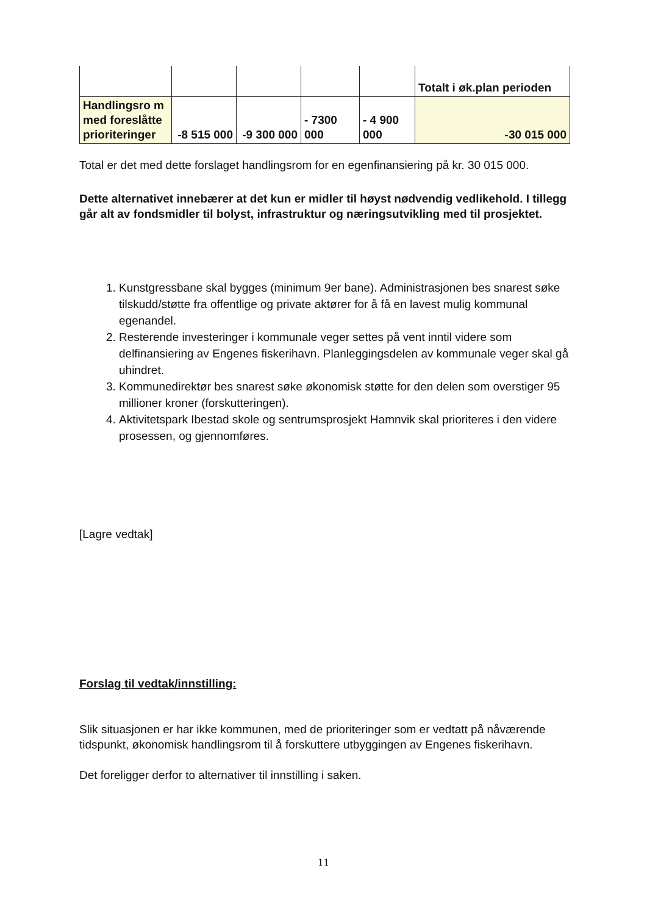| | | | | | Totalt i øk.plan perioden |
| Handlingsro m med foreslåtte prioriteringer | -8 515 000 | -9 300 000 | - 7300 000 | - 4 900 000 | -30 015 000 |
Total er det med dette forslaget handlingsrom for en egenfinansiering på kr. 30 015 000.
Dette alternativet innebærer at det kun er midler til høyst nødvendig vedlikehold. I tillegg går alt av fondsmidler til bolyst, infrastruktur og næringsutvikling med til prosjektet.
1. Kunstgressbane skal bygges (minimum 9er bane). Administrasjonen bes snarest søke tilskudd/støtte fra offentlige og private aktører for å få en lavest mulig kommunal egenandel.
2. Resterende investeringer i kommunale veger settes på vent inntil videre som delfinansiering av Engenes fiskerihavn. Planleggingsdelen av kommunale veger skal gå uhindret.
3. Kommunedirektør bes snarest søke økonomisk støtte for den delen som overstiger 95 millioner kroner (forskutteringen).
4. Aktivitetspark Ibestad skole og sentrumsprosjekt Hamnvik skal prioriteres i den videre prosessen, og gjennomføres.
[Lagre vedtak]
Forslag til vedtak/innstilling:
Slik situasjonen er har ikke kommunen, med de prioriteringer som er vedtatt på nåværende tidspunkt, økonomisk handlingsrom til å forskuttere utbyggingen av Engenes fiskerihavn.
Det foreligger derfor to alternativer til innstilling i saken.
11